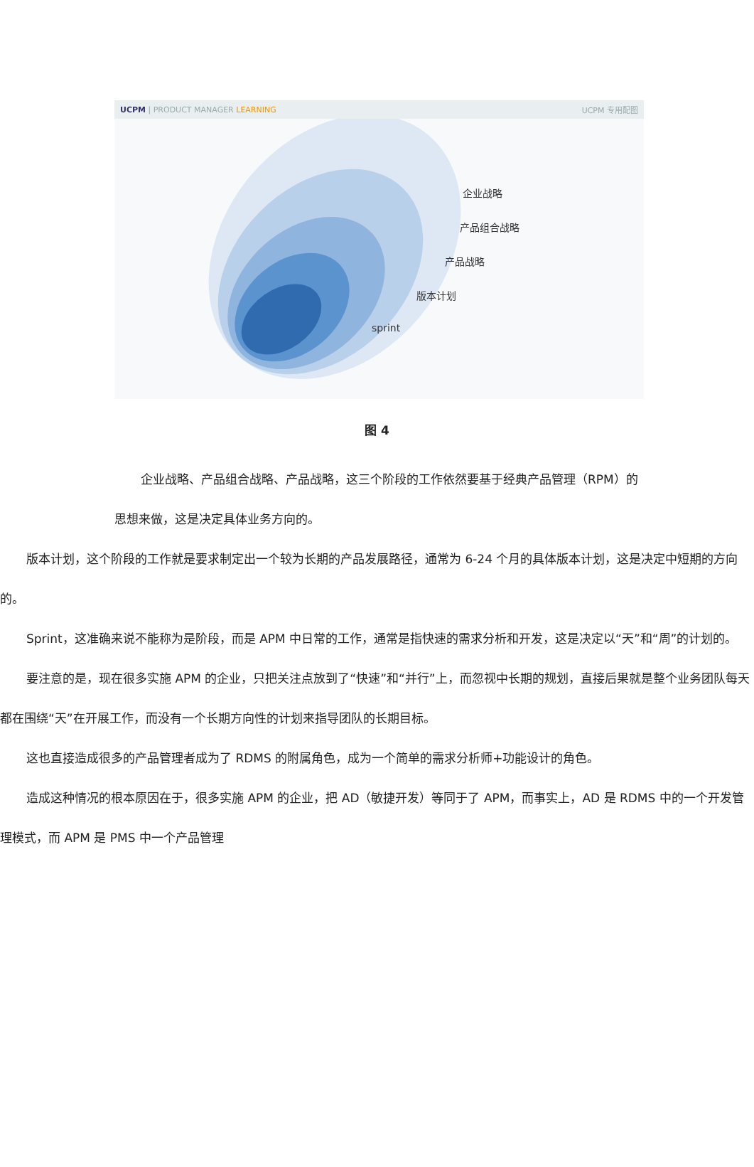UCPM | PRODUCT MANAGER LEARNING UCPM 专用配图
企业战略
产品组合战略
产品战略
版本计划
sprint
图 4
企业战略、产品组合战略、产品战略，这三个阶段的工作依然要基于经典产品管理（RPM）的思想来做，这是决定具体业务方向的。
版本计划，这个阶段的工作就是要求制定出一个较为长期的产品发展路径，通常为 6-24 个月的具体版本计划，这是决定中短期的方向的。
Sprint，这准确来说不能称为是阶段，而是 APM 中日常的工作，通常是指快速的需求分析和开发，这是决定以“天”和“周”的计划的。
要注意的是，现在很多实施 APM 的企业，只把关注点放到了“快速”和“并行”上，而忽视中长期的规划，直接后果就是整个业务团队每天都在围绕“天”在开展工作，而没有一个长期方向性的计划来指导团队的长期目标。
这也直接造成很多的产品管理者成为了 RDMS 的附属角色，成为一个简单的需求分析师+功能设计的角色。
造成这种情况的根本原因在于，很多实施 APM 的企业，把 AD（敏捷开发）等同于了 APM，而事实上，AD 是 RDMS 中的一个开发管理模式，而 APM 是 PMS 中一个产品管理